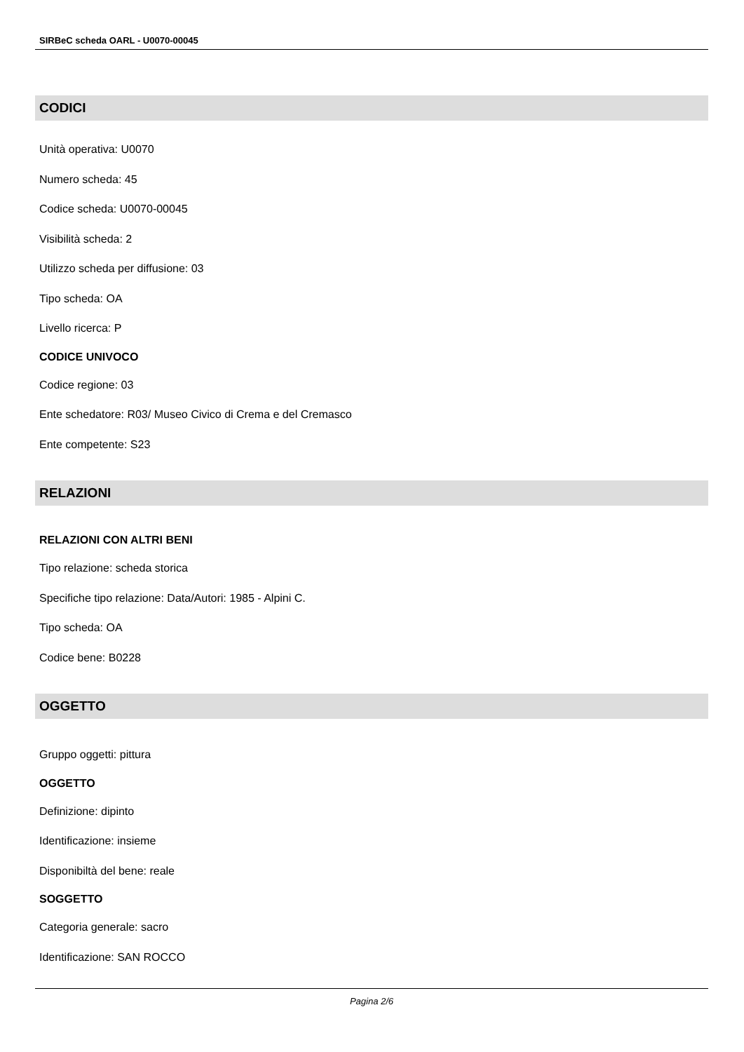SIRBeC scheda OARL - U0070-00045
CODICI
Unità operativa: U0070
Numero scheda: 45
Codice scheda: U0070-00045
Visibilità scheda: 2
Utilizzo scheda per diffusione: 03
Tipo scheda: OA
Livello ricerca: P
CODICE UNIVOCO
Codice regione: 03
Ente schedatore: R03/ Museo Civico di Crema e del Cremasco
Ente competente: S23
RELAZIONI
RELAZIONI CON ALTRI BENI
Tipo relazione: scheda storica
Specifiche tipo relazione: Data/Autori: 1985 - Alpini C.
Tipo scheda: OA
Codice bene: B0228
OGGETTO
Gruppo oggetti: pittura
OGGETTO
Definizione: dipinto
Identificazione: insieme
Disponibiltà del bene: reale
SOGGETTO
Categoria generale: sacro
Identificazione: SAN ROCCO
Pagina 2/6